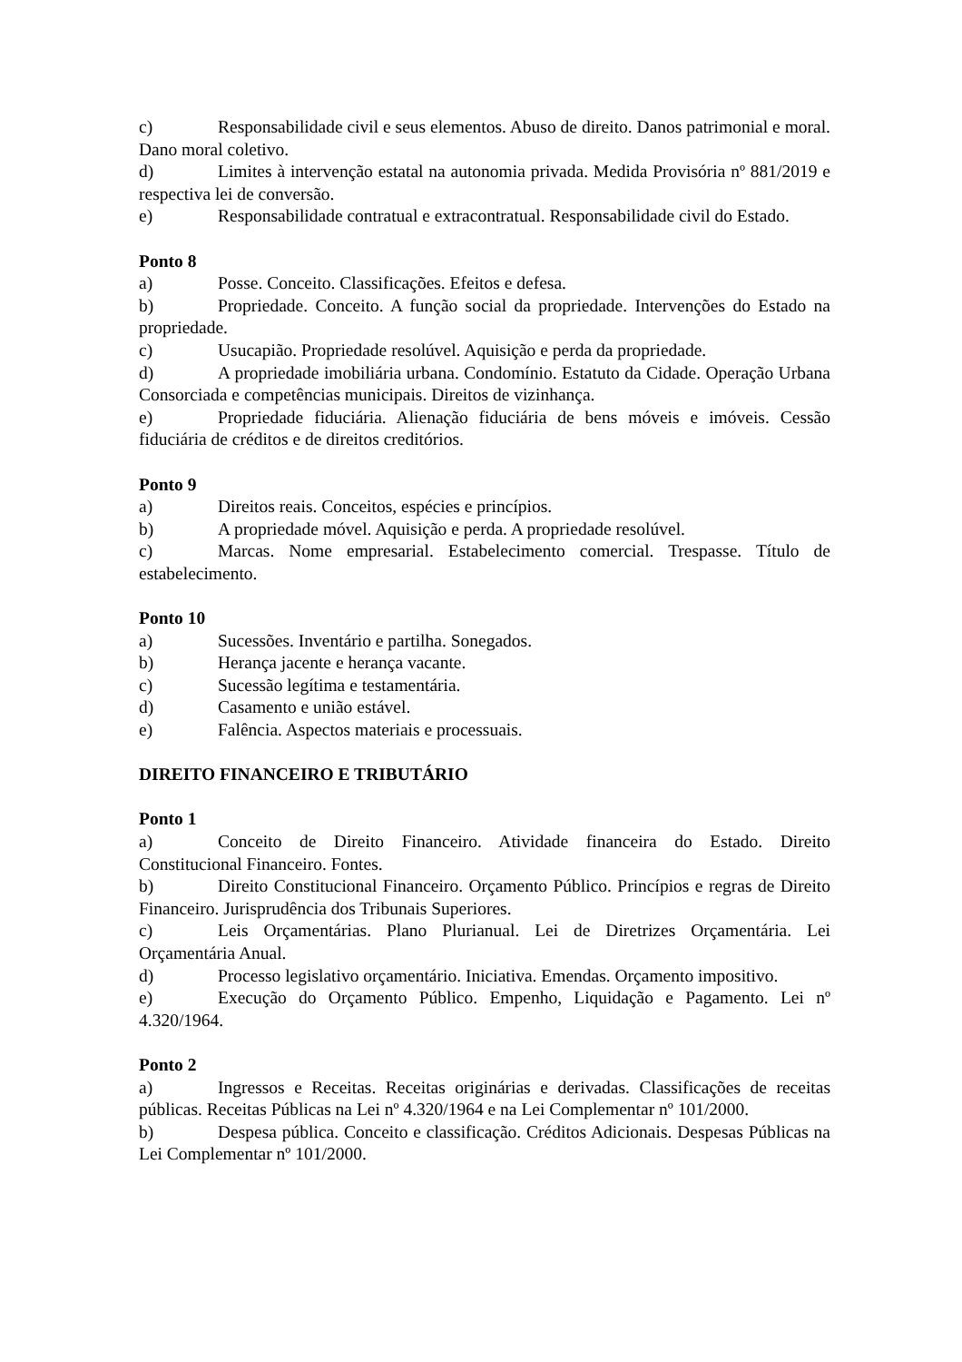c) Responsabilidade civil e seus elementos. Abuso de direito. Danos patrimonial e moral. Dano moral coletivo.
d) Limites à intervenção estatal na autonomia privada. Medida Provisória nº 881/2019 e respectiva lei de conversão.
e) Responsabilidade contratual e extracontratual. Responsabilidade civil do Estado.
Ponto 8
a) Posse. Conceito. Classificações. Efeitos e defesa.
b) Propriedade. Conceito. A função social da propriedade. Intervenções do Estado na propriedade.
c) Usucapião. Propriedade resolúvel. Aquisição e perda da propriedade.
d) A propriedade imobiliária urbana. Condomínio. Estatuto da Cidade. Operação Urbana Consorciada e competências municipais. Direitos de vizinhança.
e) Propriedade fiduciária. Alienação fiduciária de bens móveis e imóveis. Cessão fiduciária de créditos e de direitos creditórios.
Ponto 9
a) Direitos reais. Conceitos, espécies e princípios.
b) A propriedade móvel. Aquisição e perda. A propriedade resolúvel.
c) Marcas. Nome empresarial. Estabelecimento comercial. Trespasse. Título de estabelecimento.
Ponto 10
a) Sucessões. Inventário e partilha. Sonegados.
b) Herança jacente e herança vacante.
c) Sucessão legítima e testamentária.
d) Casamento e união estável.
e) Falência. Aspectos materiais e processuais.
DIREITO FINANCEIRO E TRIBUTÁRIO
Ponto 1
a) Conceito de Direito Financeiro. Atividade financeira do Estado. Direito Constitucional Financeiro. Fontes.
b) Direito Constitucional Financeiro. Orçamento Público. Princípios e regras de Direito Financeiro. Jurisprudência dos Tribunais Superiores.
c) Leis Orçamentárias. Plano Plurianual. Lei de Diretrizes Orçamentária. Lei Orçamentária Anual.
d) Processo legislativo orçamentário. Iniciativa. Emendas. Orçamento impositivo.
e) Execução do Orçamento Público. Empenho, Liquidação e Pagamento. Lei nº 4.320/1964.
Ponto 2
a) Ingressos e Receitas. Receitas originárias e derivadas. Classificações de receitas públicas. Receitas Públicas na Lei nº 4.320/1964 e na Lei Complementar nº 101/2000.
b) Despesa pública. Conceito e classificação. Créditos Adicionais. Despesas Públicas na Lei Complementar nº 101/2000.